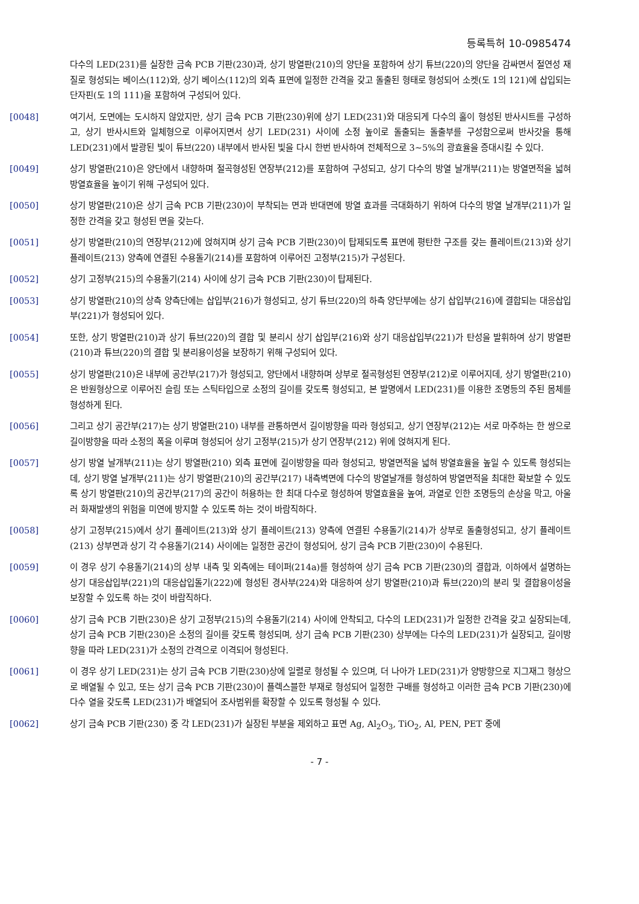등록특허 10-0985474
다수의 LED(231)를 실장한 금속 PCB 기판(230)과, 상기 방열판(210)의 양단을 포함하여 상기 튜브(220)의 양단을 감싸면서 절연성 재질로 형성되는 베이스(112)와, 상기 베이스(112)의 외측 표면에 일정한 간격을 갖고 돌출된 형태로 형성되어 소켓(도 1의 121)에 삽입되는 단자핀(도 1의 111)을 포함하여 구성되어 있다.
[0048] 여기서, 도면에는 도시하지 않았지만, 상기 금속 PCB 기판(230)위에 상기 LED(231)와 대응되게 다수의 홀이 형성된 반사시트를 구성하고, 상기 반사시트와 일체형으로 이루어지면서 상기 LED(231) 사이에 소정 높이로 돌출되는 돌출부를 구성함으로써 반사갓을 통해 LED(231)에서 발광된 빛이 튜브(220) 내부에서 반사된 빛을 다시 한번 반사하여 전체적으로 3~5%의 광효율을 증대시킬 수 있다.
[0049] 상기 방열판(210)은 양단에서 내향하며 절곡형성된 연장부(212)를 포함하여 구성되고, 상기 다수의 방열 날개부(211)는 방열면적을 넓혀 방열효율을 높이기 위해 구성되어 있다.
[0050] 상기 방열판(210)은 상기 금속 PCB 기판(230)이 부착되는 면과 반대면에 방열 효과를 극대화하기 위하여 다수의 방열 날개부(211)가 일정한 간격을 갖고 형성된 면을 갖는다.
[0051] 상기 방열판(210)의 연장부(212)에 얹혀지며 상기 금속 PCB 기판(230)이 탑제되도록 표면에 평탄한 구조를 갖는 플레이트(213)와 상기 플레이트(213) 양측에 연결된 수용돌기(214)를 포함하여 이루어진 고정부(215)가 구성된다.
[0052] 상기 고정부(215)의 수용돌기(214) 사이에 상기 금속 PCB 기판(230)이 탑제된다.
[0053] 상기 방열판(210)의 상측 양측단에는 삽입부(216)가 형성되고, 상기 튜브(220)의 하측 양단부에는 상기 삽입부(216)에 결합되는 대응삽입부(221)가 형성되어 있다.
[0054] 또한, 상기 방열판(210)과 상기 튜브(220)의 결합 및 분리시 상기 삽입부(216)와 상기 대응삽입부(221)가 탄성을 발휘하여 상기 방열판(210)과 튜브(220)의 결합 및 분리용이성을 보장하기 위해 구성되어 있다.
[0055] 상기 방열판(210)은 내부에 공간부(217)가 형성되고, 양단에서 내향하며 상부로 절곡형성된 연장부(212)로 이루어지데, 상기 방열판(210)은 반원형상으로 이루어진 슬림 또는 스틱타입으로 소정의 길이를 갖도록 형성되고, 본 발명에서 LED(231)를 이용한 조명등의 주된 몸체를 형성하게 된다.
[0056] 그리고 상기 공간부(217)는 상기 방열판(210) 내부를 관통하면서 길이방향을 따라 형성되고, 상기 연장부(212)는 서로 마주하는 한 쌍으로 길이방향을 따라 소정의 폭을 이루며 형성되어 상기 고정부(215)가 상기 연장부(212) 위에 얹혀지게 된다.
[0057] 상기 방열 날개부(211)는 상기 방열판(210) 외측 표면에 길이방향을 따라 형성되고, 방열면적을 넓혀 방열효율을 높일 수 있도록 형성되는데, 상기 방열 날개부(211)는 상기 방열판(210)의 공간부(217) 내측벽면에 다수의 방열날개를 형성하여 방열면적을 최대한 확보할 수 있도록 상기 방열판(210)의 공간부(217)의 공간이 허용하는 한 최대 다수로 형성하여 방열효율을 높여, 과열로 인한 조명등의 손상을 막고, 아울러 화재발생의 위험을 미연에 방지할 수 있도록 하는 것이 바람직하다.
[0058] 상기 고정부(215)에서 상기 플레이트(213)와 상기 플레이트(213) 양측에 연결된 수용돌기(214)가 상부로 돌출형성되고, 상기 플레이트(213) 상부면과 상기 각 수용돌기(214) 사이에는 일정한 공간이 형성되어, 상기 금속 PCB 기판(230)이 수용된다.
[0059] 이 경우 상기 수용돌기(214)의 상부 내측 및 외측에는 테이퍼(214a)를 형성하여 상기 금속 PCB 기판(230)의 결합과, 이하에서 설명하는 상기 대응삽입부(221)의 대응삽입돌기(222)에 형성된 경사부(224)와 대응하여 상기 방열판(210)과 튜브(220)의 분리 및 결합용이성을 보장할 수 있도록 하는 것이 바람직하다.
[0060] 상기 금속 PCB 기판(230)은 상기 고정부(215)의 수용돌기(214) 사이에 안착되고, 다수의 LED(231)가 일정한 간격을 갖고 실장되는데, 상기 금속 PCB 기판(230)은 소정의 길이를 갖도록 형성되며, 상기 금속 PCB 기판(230) 상부에는 다수의 LED(231)가 실장되고, 길이방향을 따라 LED(231)가 소정의 간격으로 이격되어 형성된다.
[0061] 이 경우 상기 LED(231)는 상기 금속 PCB 기판(230)상에 일렬로 형성될 수 있으며, 더 나아가 LED(231)가 양방향으로 지그재그 형상으로 배열될 수 있고, 또는 상기 금속 PCB 기판(230)이 플렉스블한 부재로 형성되어 일정한 구배를 형성하고 이러한 금속 PCB 기판(230)에 다수 열을 갖도록 LED(231)가 배열되어 조사범위를 확장할 수 있도록 형성될 수 있다.
[0062] 상기 금속 PCB 기판(230) 중 각 LED(231)가 실장된 부분을 제외하고 표면 Ag, Al<sub>2</sub>O<sub>3</sub>, TiO<sub>2</sub>, Al, PEN, PET 중에
- 7 -